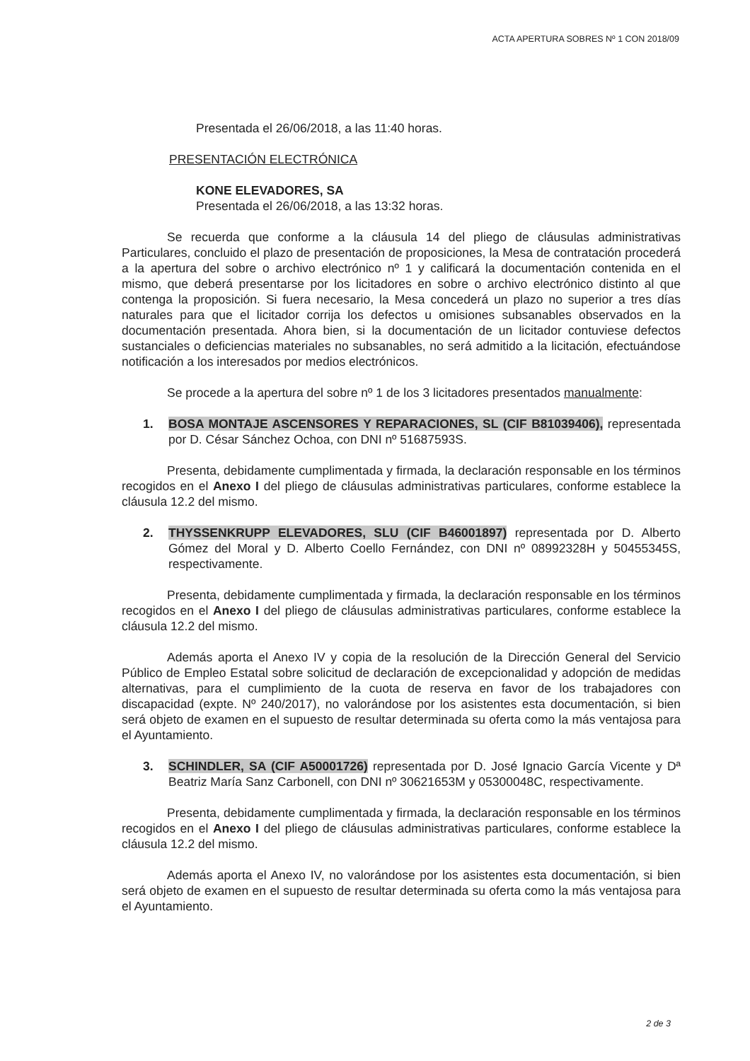ACTA APERTURA SOBRES Nº 1 CON 2018/09
Presentada el 26/06/2018, a las 11:40 horas.
PRESENTACIÓN ELECTRÓNICA
KONE ELEVADORES, SA
Presentada el 26/06/2018, a las 13:32 horas.
Se recuerda que conforme a la cláusula 14 del pliego de cláusulas administrativas Particulares, concluido el plazo de presentación de proposiciones, la Mesa de contratación procederá a la apertura del sobre o archivo electrónico nº 1 y calificará la documentación contenida en el mismo, que deberá presentarse por los licitadores en sobre o archivo electrónico distinto al que contenga la proposición. Si fuera necesario, la Mesa concederá un plazo no superior a tres días naturales para que el licitador corrija los defectos u omisiones subsanables observados en la documentación presentada. Ahora bien, si la documentación de un licitador contuviese defectos sustanciales o deficiencias materiales no subsanables, no será admitido a la licitación, efectuándose notificación a los interesados por medios electrónicos.
Se procede a la apertura del sobre nº 1 de los 3 licitadores presentados manualmente:
1. BOSA MONTAJE ASCENSORES Y REPARACIONES, SL (CIF B81039406), representada por D. César Sánchez Ochoa, con DNI nº 51687593S.
Presenta, debidamente cumplimentada y firmada, la declaración responsable en los términos recogidos en el Anexo I del pliego de cláusulas administrativas particulares, conforme establece la cláusula 12.2 del mismo.
2. THYSSENKRUPP ELEVADORES, SLU (CIF B46001897) representada por D. Alberto Gómez del Moral y D. Alberto Coello Fernández, con DNI nº 08992328H y 50455345S, respectivamente.
Presenta, debidamente cumplimentada y firmada, la declaración responsable en los términos recogidos en el Anexo I del pliego de cláusulas administrativas particulares, conforme establece la cláusula 12.2 del mismo.
Además aporta el Anexo IV y copia de la resolución de la Dirección General del Servicio Público de Empleo Estatal sobre solicitud de declaración de excepcionalidad y adopción de medidas alternativas, para el cumplimiento de la cuota de reserva en favor de los trabajadores con discapacidad (expte. Nº 240/2017), no valorándose por los asistentes esta documentación, si bien será objeto de examen en el supuesto de resultar determinada su oferta como la más ventajosa para el Ayuntamiento.
3. SCHINDLER, SA (CIF A50001726) representada por D. José Ignacio García Vicente y Dª Beatriz María Sanz Carbonell, con DNI nº 30621653M y 05300048C, respectivamente.
Presenta, debidamente cumplimentada y firmada, la declaración responsable en los términos recogidos en el Anexo I del pliego de cláusulas administrativas particulares, conforme establece la cláusula 12.2 del mismo.
Además aporta el Anexo IV, no valorándose por los asistentes esta documentación, si bien será objeto de examen en el supuesto de resultar determinada su oferta como la más ventajosa para el Ayuntamiento.
2 de 3